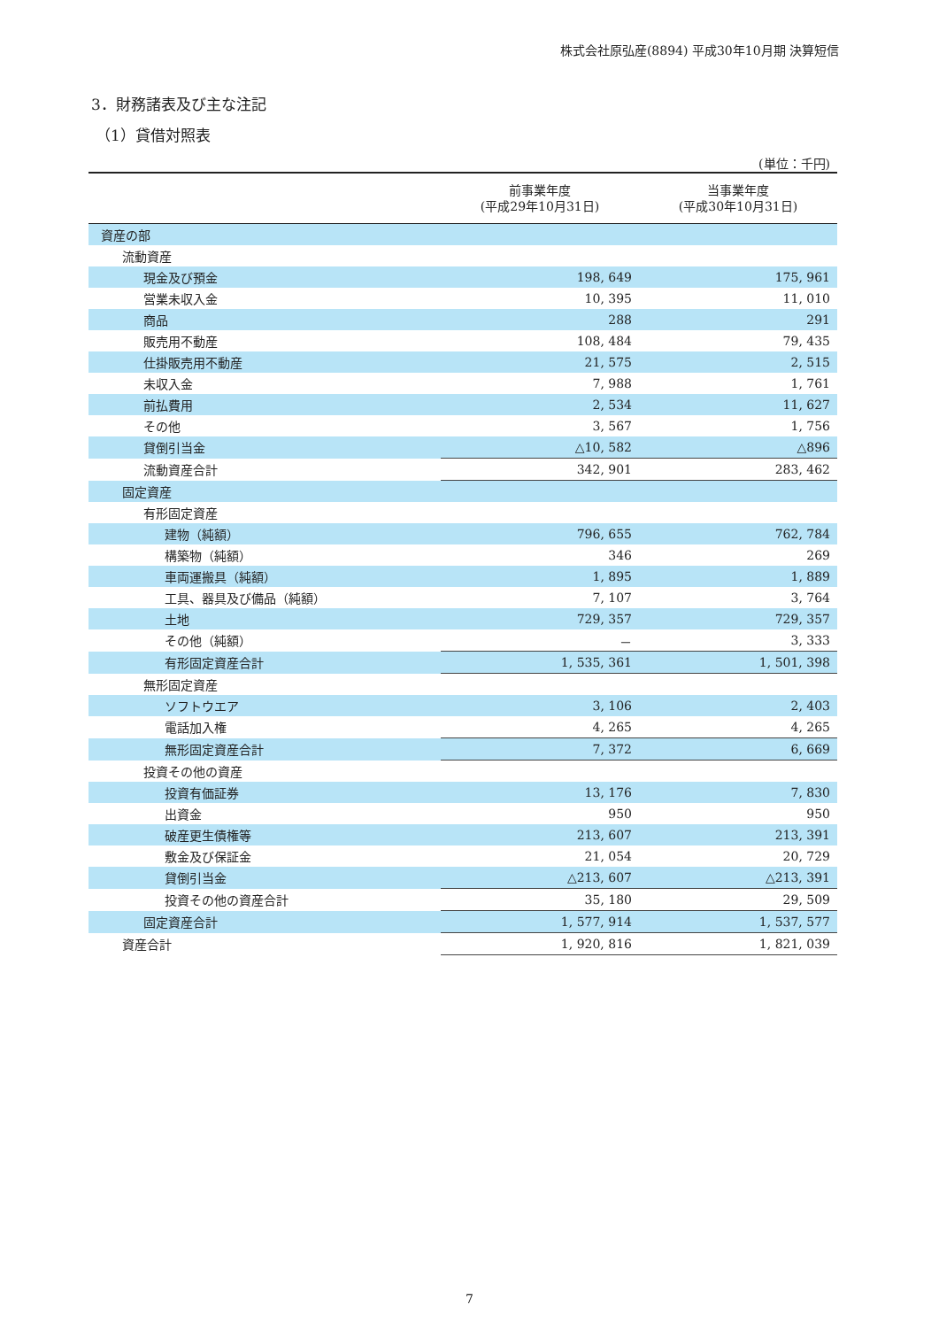株式会社原弘産(8894) 平成30年10月期 決算短信
3．財務諸表及び主な注記
（1）貸借対照表
(単位：千円)
| | 前事業年度 (平成29年10月31日) | 当事業年度 (平成30年10月31日) |
| --- | --- | --- |
| 資産の部 | | |
| 流動資産 | | |
| 現金及び預金 | 198, 649 | 175, 961 |
| 営業未収入金 | 10, 395 | 11, 010 |
| 商品 | 288 | 291 |
| 販売用不動産 | 108, 484 | 79, 435 |
| 仕掛販売用不動産 | 21, 575 | 2, 515 |
| 未収入金 | 7, 988 | 1, 761 |
| 前払費用 | 2, 534 | 11, 627 |
| その他 | 3, 567 | 1, 756 |
| 貸倒引当金 | △10, 582 | △896 |
| 流動資産合計 | 342, 901 | 283, 462 |
| 固定資産 | | |
| 有形固定資産 | | |
| 建物（純額） | 796, 655 | 762, 784 |
| 構築物（純額） | 346 | 269 |
| 車両運搬具（純額） | 1, 895 | 1, 889 |
| 工具、器具及び備品（純額） | 7, 107 | 3, 764 |
| 土地 | 729, 357 | 729, 357 |
| その他（純額） | － | 3, 333 |
| 有形固定資産合計 | 1, 535, 361 | 1, 501, 398 |
| 無形固定資産 | | |
| ソフトウエア | 3, 106 | 2, 403 |
| 電話加入権 | 4, 265 | 4, 265 |
| 無形固定資産合計 | 7, 372 | 6, 669 |
| 投資その他の資産 | | |
| 投資有価証券 | 13, 176 | 7, 830 |
| 出資金 | 950 | 950 |
| 破産更生債権等 | 213, 607 | 213, 391 |
| 敷金及び保証金 | 21, 054 | 20, 729 |
| 貸倒引当金 | △213, 607 | △213, 391 |
| 投資その他の資産合計 | 35, 180 | 29, 509 |
| 固定資産合計 | 1, 577, 914 | 1, 537, 577 |
| 資産合計 | 1, 920, 816 | 1, 821, 039 |
7